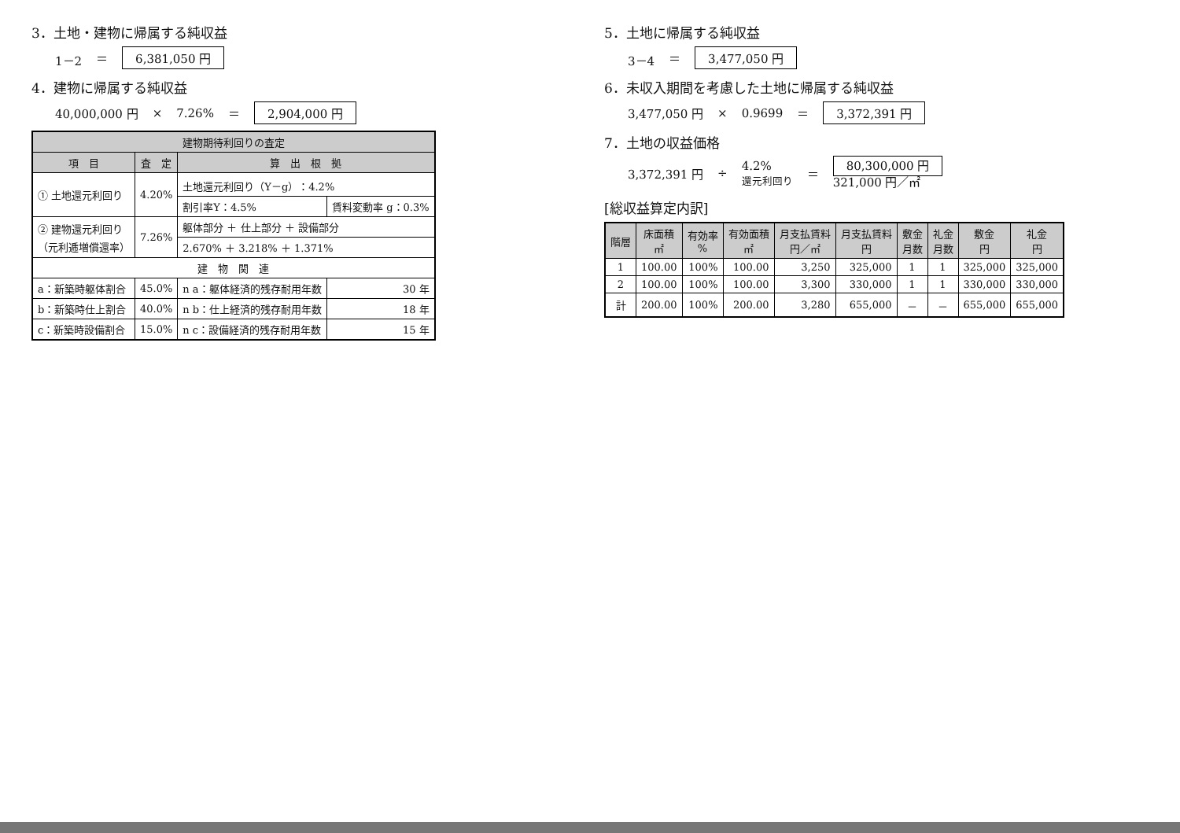3．土地・建物に帰属する純収益
1－2 ＝ 6,381,050 円
4．建物に帰属する純収益
40,000,000 円 × 7.26% ＝ 2,904,000 円
| 建物期待利回りの査定 | | | |
| --- | --- | --- | --- |
| 項 目 | 査 定 | 算 出 根 拠 | |
| ① 土地還元利回り | 4.20% | 土地還元利回り（Y－g）：4.2% | |
| | | 割引率Y：4.5% | 賃料変動率 g：0.3% |
| ② 建物還元利回り （元利逓増償還率） | 7.26% | 躯体部分 ＋ 仕上部分 ＋ 設備部分 | |
| | | 2.670% ＋ 3.218% ＋ 1.371% | |
| 建 物 関 連 | | | |
| a：新築時躯体割合 | 45.0% | n a：躯体経済的残存耐用年数 | 30 年 |
| b：新築時仕上割合 | 40.0% | n b：仕上経済的残存耐用年数 | 18 年 |
| c：新築時設備割合 | 15.0% | n c：設備経済的残存耐用年数 | 15 年 |
5．土地に帰属する純収益
3－4 ＝ 3,477,050 円
6．未収入期間を考慮した土地に帰属する純収益
3,477,050 円 × 0.9699 ＝ 3,372,391 円
7．土地の収益価格
3,372,391 円 ÷ 4.2%
還元利回り ＝ 80,300,000 円
321,000 円／㎡
[総収益算定内訳]
| 階層 | 床面積 ㎡ | 有効率 % | 有効面積 ㎡ | 月支払賃料 円／㎡ | 月支払賃料 円 | 敷金 月数 | 礼金 月数 | 敷金 円 | 礼金 円 |
| --- | --- | --- | --- | --- | --- | --- | --- | --- | --- |
| 1 | 100.00 | 100% | 100.00 | 3,250 | 325,000 | 1 | 1 | 325,000 | 325,000 |
| 2 | 100.00 | 100% | 100.00 | 3,300 | 330,000 | 1 | 1 | 330,000 | 330,000 |
| 計 | 200.00 | 100% | 200.00 | 3,280 | 655,000 | － | － | 655,000 | 655,000 |